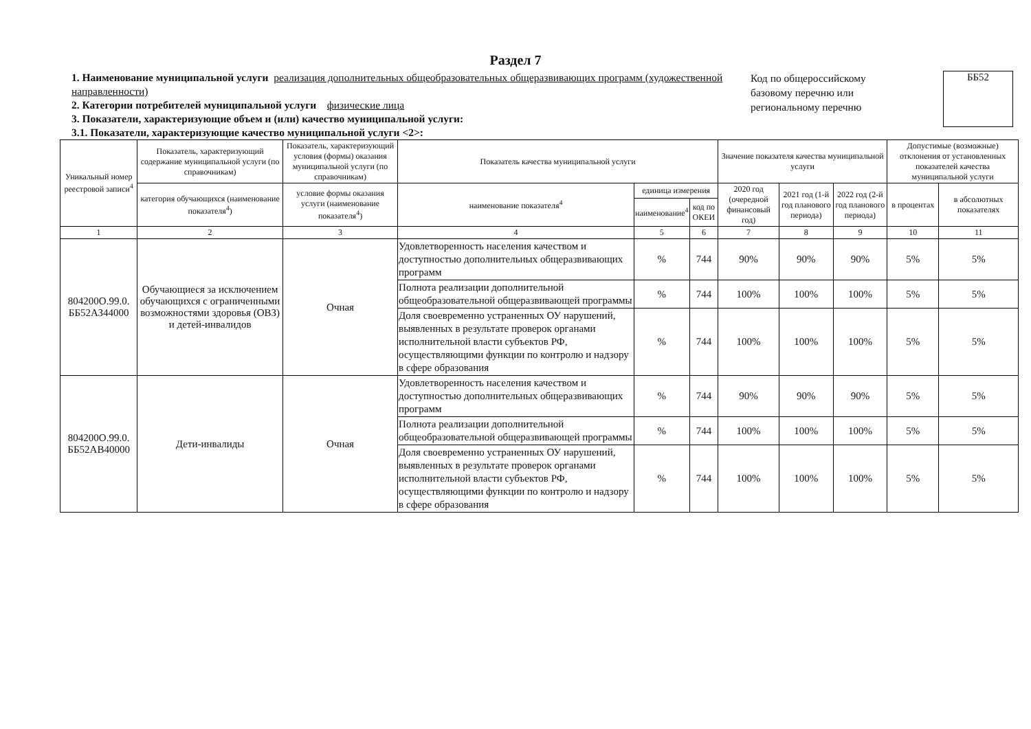Раздел 7
1. Наименование муниципальной услуги реализация дополнительных общеобразовательных общеразвивающих программ (художественной направленности)
2. Категории потребителей муниципальной услуги физические лица
3. Показатели, характеризующие объем и (или) качество муниципальной услуги:
3.1. Показатели, характеризующие качество муниципальной услуги <2>:
Код по общероссийскому базовому перечню или региональному перечню
ББ52
| Уникальный номер реестровой записи<sup>4</sup> | Показатель, характеризующий содержание муниципальной услуги (по справочникам) | Показатель, характеризующий условия (формы) оказания муниципальной услуги (по справочникам) | Показатель качества муниципальной услуги | | | Значение показателя качества муниципальной услуги | | | Допустимые (возможные) отклонения от установленных показателей качества муниципальной услуги | |
| --- | --- | --- | --- | --- | --- | --- | --- | --- | --- | --- |
| | категория обучающихся (наименование показателя<sup>4</sup>) | условие формы оказания услуги (наименование показателя<sup>4</sup>) | наименование показателя<sup>4</sup> | единица измерения | | 2020 год (очередной финансовый год) | 2021 год (1-й год планового периода) | 2022 год (2-й год планового периода) | в процентах | в абсолютных показателях |
| | | | | наименование<sup>4</sup> | код по ОКЕИ | | | | | |
| 1 | 2 | 3 | 4 | 5 | 6 | 7 | 8 | 9 | 10 | 11 |
| 804200О.99.0. ББ52АЗ44000 | Обучающиеся за исключением обучающихся с ограниченными возможностями здоровья (ОВЗ) и детей-инвалидов | Очная | Удовлетворенность населения качеством и доступностью дополнительных общеразвивающих программ | % | 744 | 90% | 90% | 90% | 5% | 5% |
| | | | Полнота реализации дополнительной общеобразовательной общеразвивающей программы | % | 744 | 100% | 100% | 100% | 5% | 5% |
| | | | Доля своевременно устраненных ОУ нарушений, выявленных в результате проверок органами исполнительной власти субъектов РФ, осуществляющими функции по контролю и надзору в сфере образования | % | 744 | 100% | 100% | 100% | 5% | 5% |
| 804200О.99.0. ББ52АВ40000 | Дети-инвалиды | Очная | Удовлетворенность населения качеством и доступностью дополнительных общеразвивающих программ | % | 744 | 90% | 90% | 90% | 5% | 5% |
| | | | Полнота реализации дополнительной общеобразовательной общеразвивающей программы | % | 744 | 100% | 100% | 100% | 5% | 5% |
| | | | Доля своевременно устраненных ОУ нарушений, выявленных в результате проверок органами исполнительной власти субъектов РФ, осуществляющими функции по контролю и надзору в сфере образования | % | 744 | 100% | 100% | 100% | 5% | 5% |